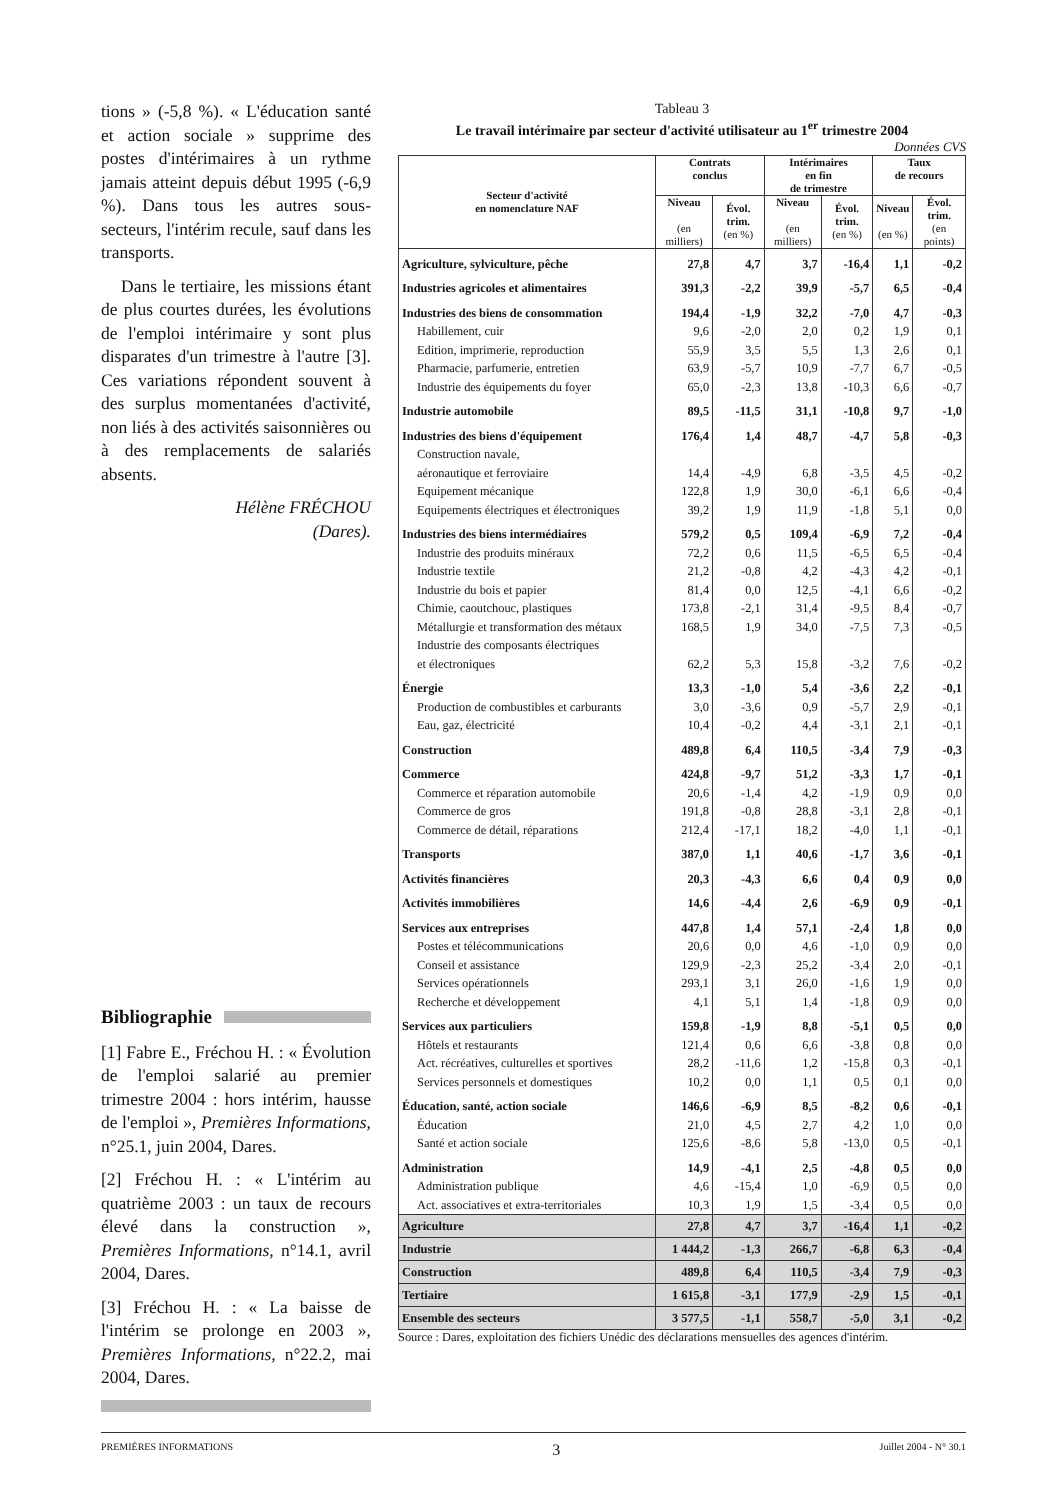tions » (-5,8 %). « L'éducation santé et action sociale » supprime des postes d'intérimaires à un rythme jamais atteint depuis début 1995 (-6,9 %). Dans tous les autres sous-secteurs, l'intérim recule, sauf dans les transports.
Dans le tertiaire, les missions étant de plus courtes durées, les évolutions de l'emploi intérimaire y sont plus disparates d'un trimestre à l'autre [3]. Ces variations répondent souvent à des surplus momentanées d'activité, non liés à des activités saisonnières ou à des remplacements de salariés absents.
Hélène FRÉCHOU
(Dares).
Bibliographie
[1] Fabre E., Fréchou H. : « Évolution de l'emploi salarié au premier trimestre 2004 : hors intérim, hausse de l'emploi », Premières Informations, n°25.1, juin 2004, Dares.
[2] Fréchou H. : « L'intérim au quatrième 2003 : un taux de recours élevé dans la construction », Premières Informations, n°14.1, avril 2004, Dares.
[3] Fréchou H. : « La baisse de l'intérim se prolonge en 2003 », Premières Informations, n°22.2, mai 2004, Dares.
Tableau 3
Le travail intérimaire par secteur d'activité utilisateur au 1<sup>er</sup> trimestre 2004
Données CVS
| Secteur d'activité en nomenclature NAF | Contrats conclus | | Intérimaires en fin de trimestre | | Taux de recours | |
| --- | --- | --- | --- | --- | --- | --- |
| | Niveau (en milliers) | Évol. trim. (en %) | Niveau (en milliers) | Évol. trim. (en %) | Niveau (en %) | Évol. trim. (en points) |
| Agriculture, sylviculture, pêche | 27,8 | 4,7 | 3,7 | -16,4 | 1,1 | -0,2 |
| Industries agricoles et alimentaires | 391,3 | -2,2 | 39,9 | -5,7 | 6,5 | -0,4 |
| Industries des biens de consommation | 194,4 | -1,9 | 32,2 | -7,0 | 4,7 | -0,3 |
| Habillement, cuir | 9,6 | -2,0 | 2,0 | 0,2 | 1,9 | 0,1 |
| Edition, imprimerie, reproduction | 55,9 | 3,5 | 5,5 | 1,3 | 2,6 | 0,1 |
| Pharmacie, parfumerie, entretien | 63,9 | -5,7 | 10,9 | -7,7 | 6,7 | -0,5 |
| Industrie des équipements du foyer | 65,0 | -2,3 | 13,8 | -10,3 | 6,6 | -0,7 |
| Industrie automobile | 89,5 | -11,5 | 31,1 | -10,8 | 9,7 | -1,0 |
| Industries des biens d'équipement | 176,4 | 1,4 | 48,7 | -4,7 | 5,8 | -0,3 |
| Construction navale, aéronautique et ferroviaire | 14,4 | -4,9 | 6,8 | -3,5 | 4,5 | -0,2 |
| Equipement mécanique | 122,8 | 1,9 | 30,0 | -6,1 | 6,6 | -0,4 |
| Equipements électriques et électroniques | 39,2 | 1,9 | 11,9 | -1,8 | 5,1 | 0,0 |
| Industries des biens intermédiaires | 579,2 | 0,5 | 109,4 | -6,9 | 7,2 | -0,4 |
| Industrie des produits minéraux | 72,2 | 0,6 | 11,5 | -6,5 | 6,5 | -0,4 |
| Industrie textile | 21,2 | -0,8 | 4,2 | -4,3 | 4,2 | -0,1 |
| Industrie du bois et papier | 81,4 | 0,0 | 12,5 | -4,1 | 6,6 | -0,2 |
| Chimie, caoutchouc, plastiques | 173,8 | -2,1 | 31,4 | -9,5 | 8,4 | -0,7 |
| Métallurgie et transformation des métaux | 168,5 | 1,9 | 34,0 | -7,5 | 7,3 | -0,5 |
| Industrie des composants électriques et électroniques | 62,2 | 5,3 | 15,8 | -3,2 | 7,6 | -0,2 |
| Énergie | 13,3 | -1,0 | 5,4 | -3,6 | 2,2 | -0,1 |
| Production de combustibles et carburants | 3,0 | -3,6 | 0,9 | -5,7 | 2,9 | -0,1 |
| Eau, gaz, électricité | 10,4 | -0,2 | 4,4 | -3,1 | 2,1 | -0,1 |
| Construction | 489,8 | 6,4 | 110,5 | -3,4 | 7,9 | -0,3 |
| Commerce | 424,8 | -9,7 | 51,2 | -3,3 | 1,7 | -0,1 |
| Commerce et réparation automobile | 20,6 | -1,4 | 4,2 | -1,9 | 0,9 | 0,0 |
| Commerce de gros | 191,8 | -0,8 | 28,8 | -3,1 | 2,8 | -0,1 |
| Commerce de détail, réparations | 212,4 | -17,1 | 18,2 | -4,0 | 1,1 | -0,1 |
| Transports | 387,0 | 1,1 | 40,6 | -1,7 | 3,6 | -0,1 |
| Activités financières | 20,3 | -4,3 | 6,6 | 0,4 | 0,9 | 0,0 |
| Activités immobilières | 14,6 | -4,4 | 2,6 | -6,9 | 0,9 | -0,1 |
| Services aux entreprises | 447,8 | 1,4 | 57,1 | -2,4 | 1,8 | 0,0 |
| Postes et télécommunications | 20,6 | 0,0 | 4,6 | -1,0 | 0,9 | 0,0 |
| Conseil et assistance | 129,9 | -2,3 | 25,2 | -3,4 | 2,0 | -0,1 |
| Services opérationnels | 293,1 | 3,1 | 26,0 | -1,6 | 1,9 | 0,0 |
| Recherche et développement | 4,1 | 5,1 | 1,4 | -1,8 | 0,9 | 0,0 |
| Services aux particuliers | 159,8 | -1,9 | 8,8 | -5,1 | 0,5 | 0,0 |
| Hôtels et restaurants | 121,4 | 0,6 | 6,6 | -3,8 | 0,8 | 0,0 |
| Act. récréatives, culturelles et sportives | 28,2 | -11,6 | 1,2 | -15,8 | 0,3 | -0,1 |
| Services personnels et domestiques | 10,2 | 0,0 | 1,1 | 0,5 | 0,1 | 0,0 |
| Éducation, santé, action sociale | 146,6 | -6,9 | 8,5 | -8,2 | 0,6 | -0,1 |
| Éducation | 21,0 | 4,5 | 2,7 | 4,2 | 1,0 | 0,0 |
| Santé et action sociale | 125,6 | -8,6 | 5,8 | -13,0 | 0,5 | -0,1 |
| Administration | 14,9 | -4,1 | 2,5 | -4,8 | 0,5 | 0,0 |
| Administration publique | 4,6 | -15,4 | 1,0 | -6,9 | 0,5 | 0,0 |
| Act. associatives et extra-territoriales | 10,3 | 1,9 | 1,5 | -3,4 | 0,5 | 0,0 |
| Agriculture | 27,8 | 4,7 | 3,7 | -16,4 | 1,1 | -0,2 |
| Industrie | 1 444,2 | -1,3 | 266,7 | -6,8 | 6,3 | -0,4 |
| Construction | 489,8 | 6,4 | 110,5 | -3,4 | 7,9 | -0,3 |
| Tertiaire | 1 615,8 | -3,1 | 177,9 | -2,9 | 1,5 | -0,1 |
| Ensemble des secteurs | 3 577,5 | -1,1 | 558,7 | -5,0 | 3,1 | -0,2 |
Source : Dares, exploitation des fichiers Unédic des déclarations mensuelles des agences d'intérim.
PREMIÈRES INFORMATIONS 3 Juillet 2004 - N° 30.1